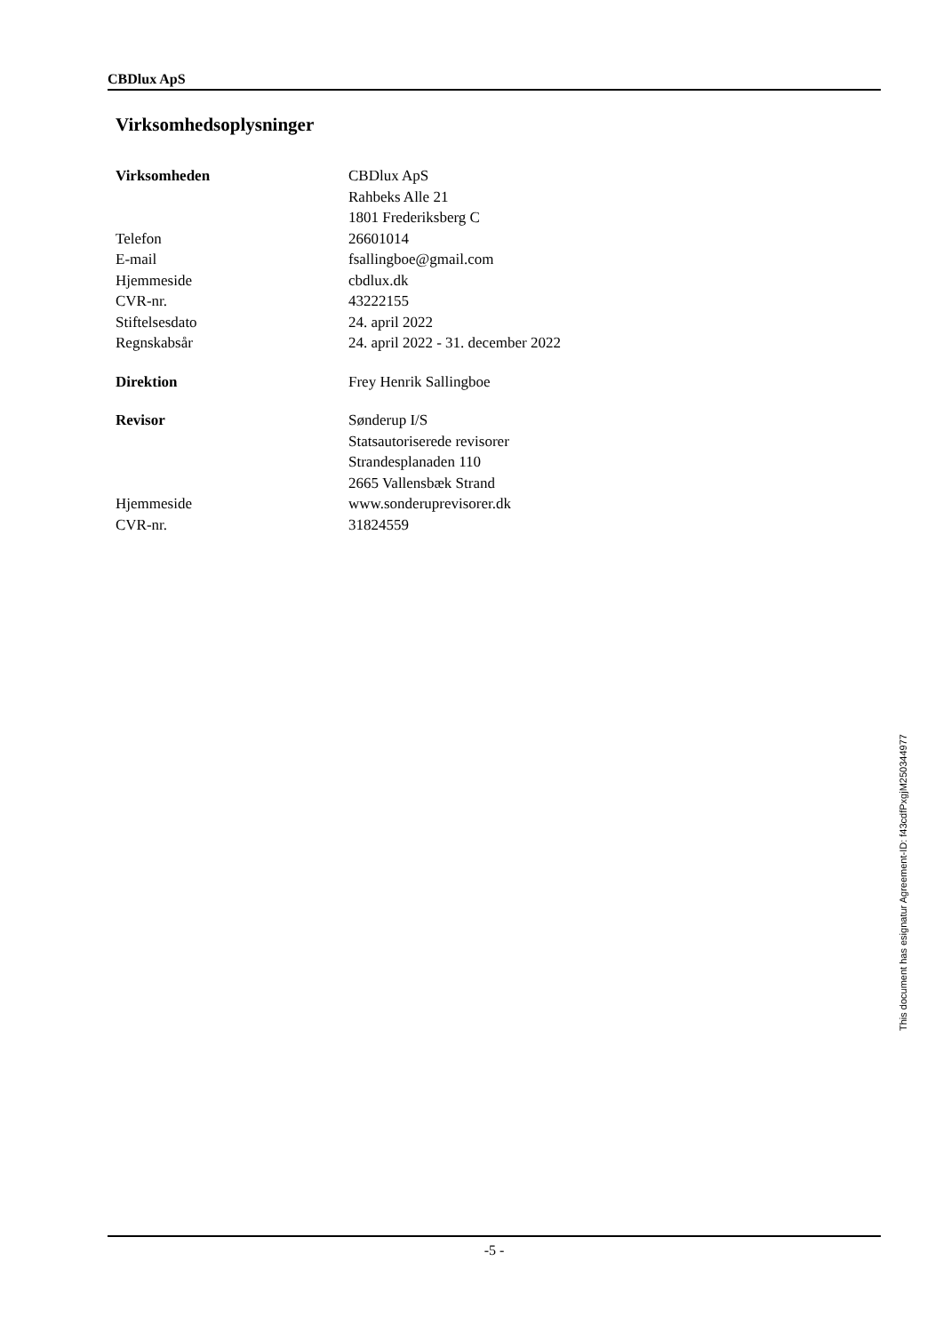CBDlux ApS
Virksomhedsoplysninger
| Virksomheden | CBDlux ApS |
| | Rahbeks Alle 21 |
| | 1801 Frederiksberg C |
| Telefon | 26601014 |
| E-mail | fsallingboe@gmail.com |
| Hjemmeside | cbdlux.dk |
| CVR-nr. | 43222155 |
| Stiftelsesdato | 24. april 2022 |
| Regnskabsår | 24. april 2022 - 31. december 2022 |
| Direktion | Frey Henrik Sallingboe |
| Revisor | Sønderup I/S |
| | Statsautoriserede revisorer |
| | Strandesplanaden 110 |
| | 2665 Vallensbæk Strand |
| Hjemmeside | www.sonderuprevisorer.dk |
| CVR-nr. | 31824559 |
-5 -
This document has esignatur Agreement-ID: f43cdfPxgjM250344977